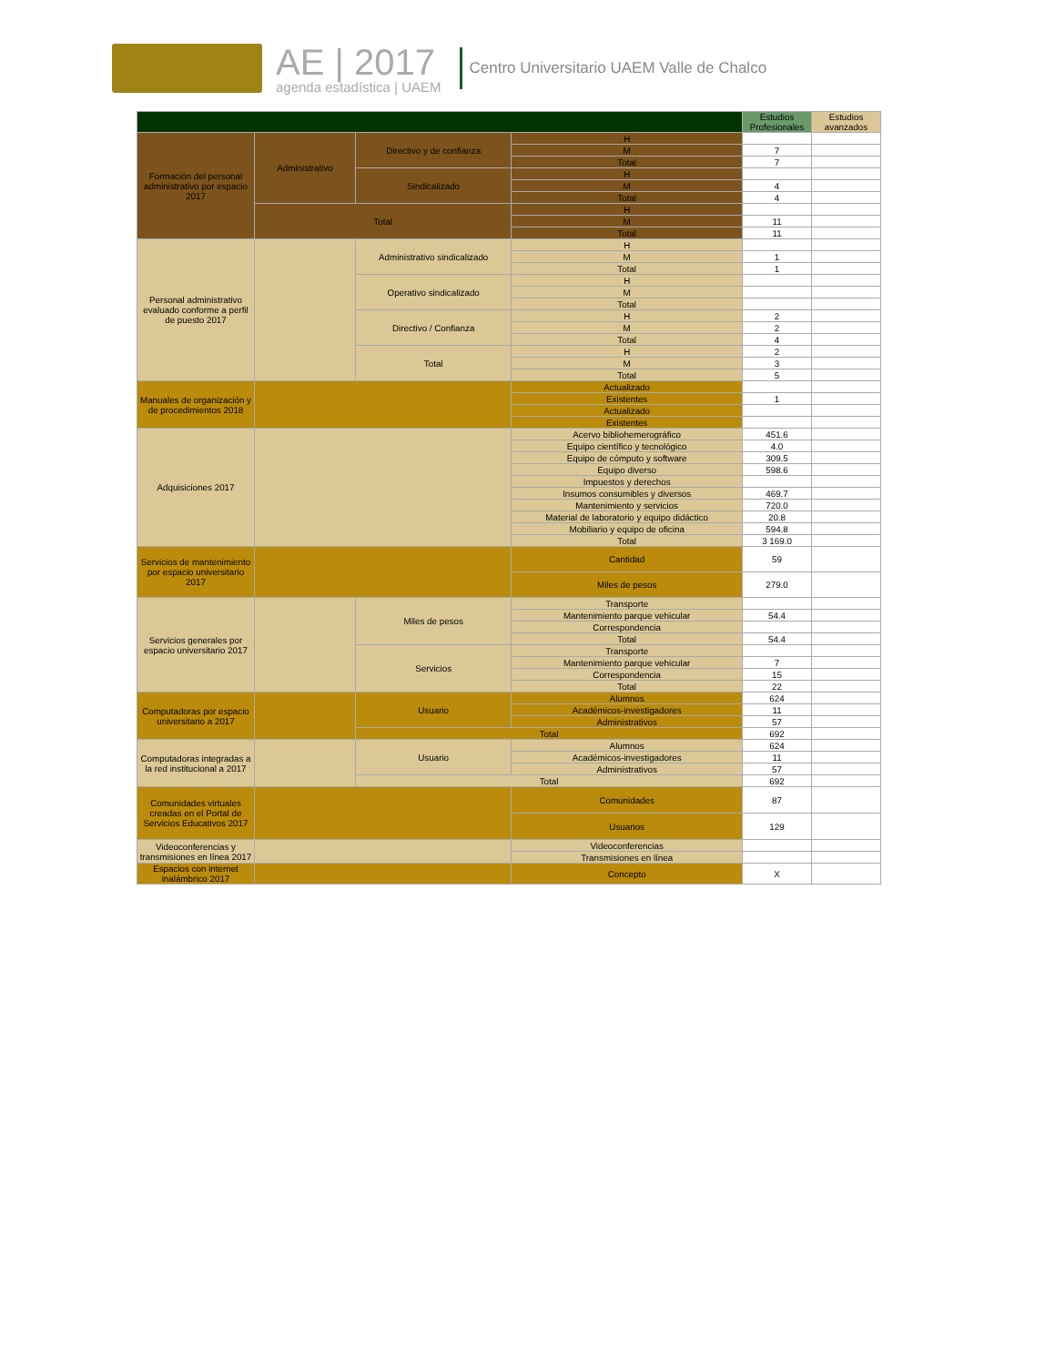AE | 2017
agenda estadística | UAEM
Centro Universitario UAEM Valle de Chalco
| | | | | Estudios Profesionales | Estudios avanzados |
| --- | --- | --- | --- | --- | --- |
| Formación del personal administrativo por espacio 2017 | Administrativo | Directivo y de confianza | H | | |
| | | | M | 7 | |
| | | | Total | 7 | |
| | | Sindicalizado | H | | |
| | | | M | 4 | |
| | | | Total | 4 | |
| | Total | | H | | |
| | | | M | 11 | |
| | | | Total | 11 | |
| Personal administrativo evaluado conforme a perfil de puesto 2017 | | Administrativo sindicalizado | H | | |
| | | | M | 1 | |
| | | | Total | 1 | |
| | | Operativo sindicalizado | H | | |
| | | | M | | |
| | | | Total | | |
| | | Directivo / Confianza | H | 2 | |
| | | | M | 2 | |
| | | | Total | 4 | |
| | | Total | H | 2 | |
| | | | M | 3 | |
| | | | Total | 5 | |
| Manuales de organización y de procedimientos 2018 | | | Actualizado | | |
| | | | Existentes | 1 | |
| | | | Actualizado | | |
| | | | Existentes | | |
| Adquisiciones 2017 | | | Acervo bibliohemerográfico | 451.6 | |
| | | | Equipo científico y tecnológico | 4.0 | |
| | | | Equipo de cómputo y software | 309.5 | |
| | | | Equipo diverso | 598.6 | |
| | | | Impuestos y derechos | | |
| | | | Insumos consumibles y diversos | 469.7 | |
| | | | Mantenimiento y servicios | 720.0 | |
| | | | Material de laboratorio y equipo didáctico | 20.8 | |
| | | | Mobiliario y equipo de oficina | 594.8 | |
| | | | Total | 3 169.0 | |
| Servicios de mantenimiento por espacio universitario 2017 | | | Cantidad | 59 | |
| | | | Miles de pesos | 279.0 | |
| Servicios generales por espacio universitario 2017 | | Miles de pesos | Transporte | | |
| | | | Mantenimiento parque vehicular | 54.4 | |
| | | | Correspondencia | | |
| | | | Total | 54.4 | |
| | | Servicios | Transporte | | |
| | | | Mantenimiento parque vehicular | 7 | |
| | | | Correspondencia | 15 | |
| | | | Total | 22 | |
| Computadoras por espacio universitario a 2017 | | Usuario | Alumnos | 624 | |
| | | | Académicos-investigadores | 11 | |
| | | | Administrativos | 57 | |
| | | Total | | 692 | |
| Computadoras integradas a la red institucional a 2017 | | Usuario | Alumnos | 624 | |
| | | | Académicos-investigadores | 11 | |
| | | | Administrativos | 57 | |
| | | Total | | 692 | |
| Comunidades virtuales creadas en el Portal de Servicios Educativos 2017 | | | Comunidades | 87 | |
| | | | Usuarios | 129 | |
| Videoconferencias y transmisiones en línea 2017 | | | Videoconferencias | | |
| | | | Transmisiones en línea | | |
| Espacios con internet inalámbrico 2017 | | | Concepto | X | |